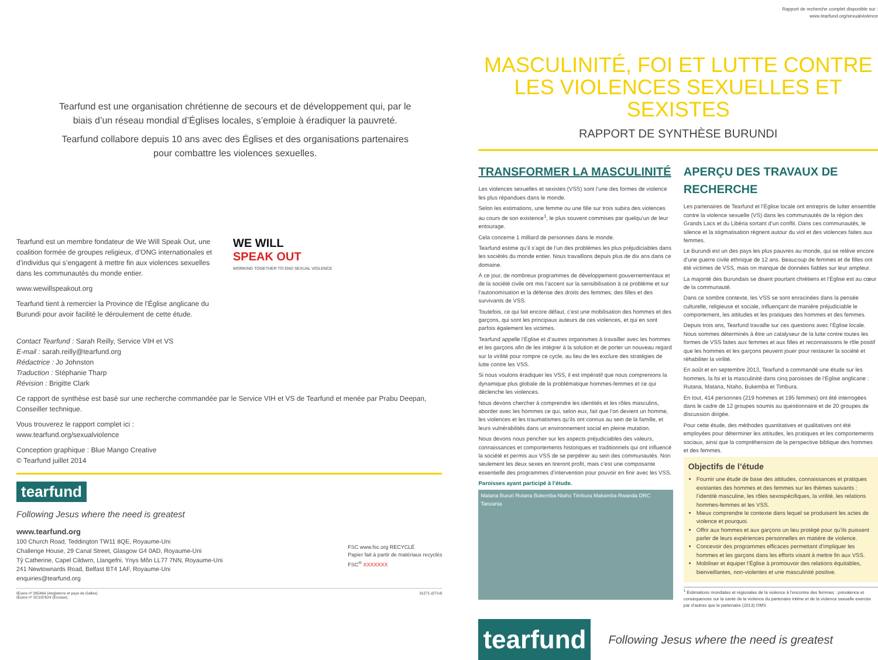Tearfund est une organisation chrétienne de secours et de développement qui, par le biais d’un réseau mondial d’Églises locales, s’emploie à éradiquer la pauvreté.
Tearfund collabore depuis 10 ans avec des Églises et des organisations partenaires pour combattre les violences sexuelles.
Tearfund est un membre fondateur de We Will Speak Out, une coalition formée de groupes religieux, d’ONG internationales et d’individus qui s’engagent à mettre fin aux violences sexuelles dans les communautés du monde entier.
www.wewillspeakout.org
Tearfund tient à remercier la Province de l’Église anglicane du Burundi pour avoir facilité le déroulement de cette étude.
WE WILL
SPEAK OUT
WORKING TOGETHER TO END SEXUAL VIOLENCE
Contact Tearfund : Sarah Reilly, Service VIH et VS
E-mail : sarah.reilly@tearfund.org
Rédactrice : Jo Johnston
Traduction : Stéphanie Tharp
Révision : Brigitte Clark
Ce rapport de synthèse est basé sur une recherche commandée par le Service VIH et VS de Tearfund et menée par Prabu Deepan, Conseiller technique.
Vous trouverez le rapport complet ici :
www.tearfund.org/sexualviolence
Conception graphique : Blue Mango Creative
© Tearfund juillet 2014
tearfund
Following Jesus where the need is greatest
www.tearfund.org
100 Church Road, Teddington TW11 8QE, Royaume-Uni
Challenge House, 29 Canal Street, Glasgow G4 0AD, Royaume-Uni
Tŷ Catherine, Capel Cildwrn, Llangefni, Ynys Môn LL77 7NN, Royaume-Uni
241 Newtownards Road, Belfast BT4 1AF, Royaume-Uni
enquiries@tearfund.org
FSC www.fsc.org RECYCLÉ
Papier fait à partir de matériaux recyclés
FSC<sup>®</sup> XXXXXXX
Œuvre nº 265464 (Angleterre et pays de Galles)
Œuvre nº SC037624 (Écosse). 31271-(0714)
Rapport de recherche complet disponible sur :
www.tearfund.org/sexualviolence
MASCULINITÉ, FOI ET LUTTE CONTRE LES VIOLENCES SEXUELLES ET SEXISTES
RAPPORT DE SYNTHÈSE BURUNDI
TRANSFORMER LA MASCULINITÉ
Les violences sexuelles et sexistes (VSS) sont l’une des formes de violence les plus répandues dans le monde.
Selon les estimations, une femme ou une fille sur trois subira des violences au cours de son existence<sup>1</sup>, le plus souvent commises par quelqu’un de leur entourage.
Cela concerne 1 milliard de personnes dans le monde.
Tearfund estime qu’il s’agit de l’un des problèmes les plus préjudiciables dans les sociétés du monde entier. Nous travaillons depuis plus de dix ans dans ce domaine.
À ce jour, de nombreux programmes de développement gouvernementaux et de la société civile ont mis l’accent sur la sensibilisation à ce problème et sur l’autonomisation et la défense des droits des femmes, des filles et des survivants de VSS.
Toutefois, ce qui fait encore défaut, c’est une mobilisation des hommes et des garçons, qui sont les principaux auteurs de ces violences, et qui en sont parfois également les victimes.
Tearfund appelle l’Église et d’autres organismes à travailler avec les hommes et les garçons afin de les intégrer à la solution et de porter un nouveau regard sur la virilité pour rompre ce cycle, au lieu de les exclure des stratégies de lutte contre les VSS.
Si nous voulons éradiquer les VSS, il est impératif que nous comprenions la dynamique plus globale de la problématique hommes-femmes et ce qui déclenche les violences.
Nous devons chercher à comprendre les identités et les rôles masculins, aborder avec les hommes ce qui, selon eux, fait que l’on devient un homme, les violences et les traumatismes qu’ils ont connus au sein de la famille, et leurs vulnérabilités dans un environnement social en pleine mutation.
Nous devons nous pencher sur les aspects préjudiciables des valeurs, connaissances et comportements historiques et traditionnels qui ont influencé la société et permis aux VSS de se perpétrer au sein des communautés. Non seulement les deux sexes en tireront profit, mais c’est une composante essentielle des programmes d’intervention pour pouvoir en finir avec les VSS.
Paroisses ayant participé à l’étude.
Matana Bururi Rutana Bukemba Ntaho Timbura Makamba Rwanda DRC Tanzania
APERÇU DES TRAVAUX DE RECHERCHE
Les partenaires de Tearfund et l’Église locale ont entrepris de lutter ensemble contre la violence sexuelle (VS) dans les communautés de la région des Grands Lacs et du Libéria sortant d’un conflit. Dans ces communautés, le silence et la stigmatisation règnent autour du viol et des violences faites aux femmes.
Le Burundi est un des pays les plus pauvres au monde, qui se relève encore d’une guerre civile ethnique de 12 ans. Beaucoup de femmes et de filles ont été victimes de VSS, mais on manque de données fiables sur leur ampleur.
La majorité des Burundais se disent pourtant chrétiens et l’Église est au cœur de la communauté.
Dans ce sombre contexte, les VSS se sont enracinées dans la pensée culturelle, religieuse et sociale, influençant de manière préjudiciable le comportement, les attitudes et les pratiques des hommes et des femmes.
Depuis trois ans, Tearfund travaille sur ces questions avec l’Église locale. Nous sommes déterminés à être un catalyseur de la lutte contre toutes les formes de VSS faites aux femmes et aux filles et reconnaissons le rôle positif que les hommes et les garçons peuvent jouer pour restaurer la société et réhabiliter la virilité.
En août et en septembre 2013, Tearfund a commandé une étude sur les hommes, la foi et la masculinité dans cinq paroisses de l’Église anglicane : Rutana, Matana, Ntaho, Bukemba et Timbura.
En tout, 414 personnes (219 hommes et 195 femmes) ont été interrogées dans le cadre de 12 groupes soumis au questionnaire et de 20 groupes de discussion dirigée.
Pour cette étude, des méthodes quantitatives et qualitatives ont été employées pour déterminer les attitudes, les pratiques et les comportements sociaux, ainsi que la compréhension de la perspective biblique des hommes et des femmes.
Objectifs de l’étude
Fournir une étude de base des attitudes, connaissances et pratiques existantes des hommes et des femmes sur les thèmes suivants : l’identité masculine, les rôles sexospécifiques, la virilité, les relations hommes-femmes et les VSS.
Mieux comprendre le contexte dans lequel se produisent les actes de violence et pourquoi.
Offrir aux hommes et aux garçons un lieu protégé pour qu’ils puissent parler de leurs expériences personnelles en matière de violence.
Concevoir des programmes efficaces permettant d’impliquer les hommes et les garçons dans les efforts visant à mettre fin aux VSS.
Mobiliser et équiper l’Église à promouvoir des relations équitables, bienveillantes, non-violentes et une masculinité positive.
<sup>1</sup> Estimations mondiales et régionales de la violence à l’encontre des femmes : prévalence et conséquences sur la santé de la violence du partenaire intime et de la violence sexuelle exercée par d’autres que le partenaire (2013) OMS
tearfund
Following Jesus where the need is greatest